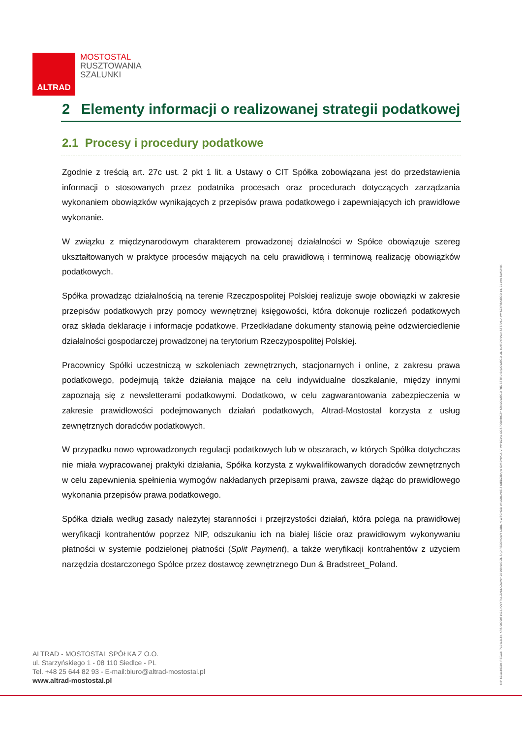ALTRAD
MOSTOSTAL
RUSZTOWANIA
SZALUNKI
2 Elementy informacji o realizowanej strategii podatkowej
2.1 Procesy i procedury podatkowe
Zgodnie z treścią art. 27c ust. 2 pkt 1 lit. a Ustawy o CIT Spółka zobowiązana jest do przedstawienia informacji o stosowanych przez podatnika procesach oraz procedurach dotyczących zarządzania wykonaniem obowiązków wynikających z przepisów prawa podatkowego i zapewniających ich prawidłowe wykonanie.
W związku z międzynarodowym charakterem prowadzonej działalności w Spółce obowiązuje szereg ukształtowanych w praktyce procesów mających na celu prawidłową i terminową realizację obowiązków podatkowych.
Spółka prowadząc działalnością na terenie Rzeczpospolitej Polskiej realizuje swoje obowiązki w zakresie przepisów podatkowych przy pomocy wewnętrznej księgowości, która dokonuje rozliczeń podatkowych oraz składa deklaracje i informacje podatkowe. Przedkładane dokumenty stanowią pełne odzwierciedlenie działalności gospodarczej prowadzonej na terytorium Rzeczypospolitej Polskiej.
Pracownicy Spółki uczestniczą w szkoleniach zewnętrznych, stacjonarnych i online, z zakresu prawa podatkowego, podejmują także działania mające na celu indywidualne doszkalanie, między innymi zapoznają się z newsletterami podatkowymi. Dodatkowo, w celu zagwarantowania zabezpieczenia w zakresie prawidłowości podejmowanych działań podatkowych, Altrad-Mostostal korzysta z usług zewnętrznych doradców podatkowych.
W przypadku nowo wprowadzonych regulacji podatkowych lub w obszarach, w których Spółka dotychczas nie miała wypracowanej praktyki działania, Spółka korzysta z wykwalifikowanych doradców zewnętrznych w celu zapewnienia spełnienia wymogów nakładanych przepisami prawa, zawsze dążąc do prawidłowego wykonania przepisów prawa podatkowego.
Spółka działa według zasady należytej staranności i przejrzystości działań, która polega na prawidłowej weryfikacji kontrahentów poprzez NIP, odszukaniu ich na białej liście oraz prawidłowym wykonywaniu płatności w systemie podzielonej płatności (Split Payment), a także weryfikacji kontrahentów z użyciem narzędzia dostarczonego Spółce przez dostawcę zewnętrznego Dun & Bradstreet_Poland.
ALTRAD - MOSTOSTAL SPÓŁKA Z O.O.
ul. Starzyńskiego 1 - 08 110 Siedlce - PL
Tel. +48 25 644 82 93 - E-mail:biuro@altrad-mostostal.pl
www.altrad-mostostal.pl
NIP 8211188329, REGON 710413184, KRS 0000051423, KAPITAŁ ZAKŁADOWY 20 998 000 ZŁ SĄD REJONOWY LUBLIN-WSCHÓD W LUBLINIE Z SIEDZIBĄ W ŚWIDNIKU, VI WYDZIAŁ GOSPODARCZY KRAJOWEGO REJESTRU SĄDOWEGO UL. KARDYNAŁA STEFANA WYSZYŃSKIEGO 18, 21-040 ŚWIDNIK